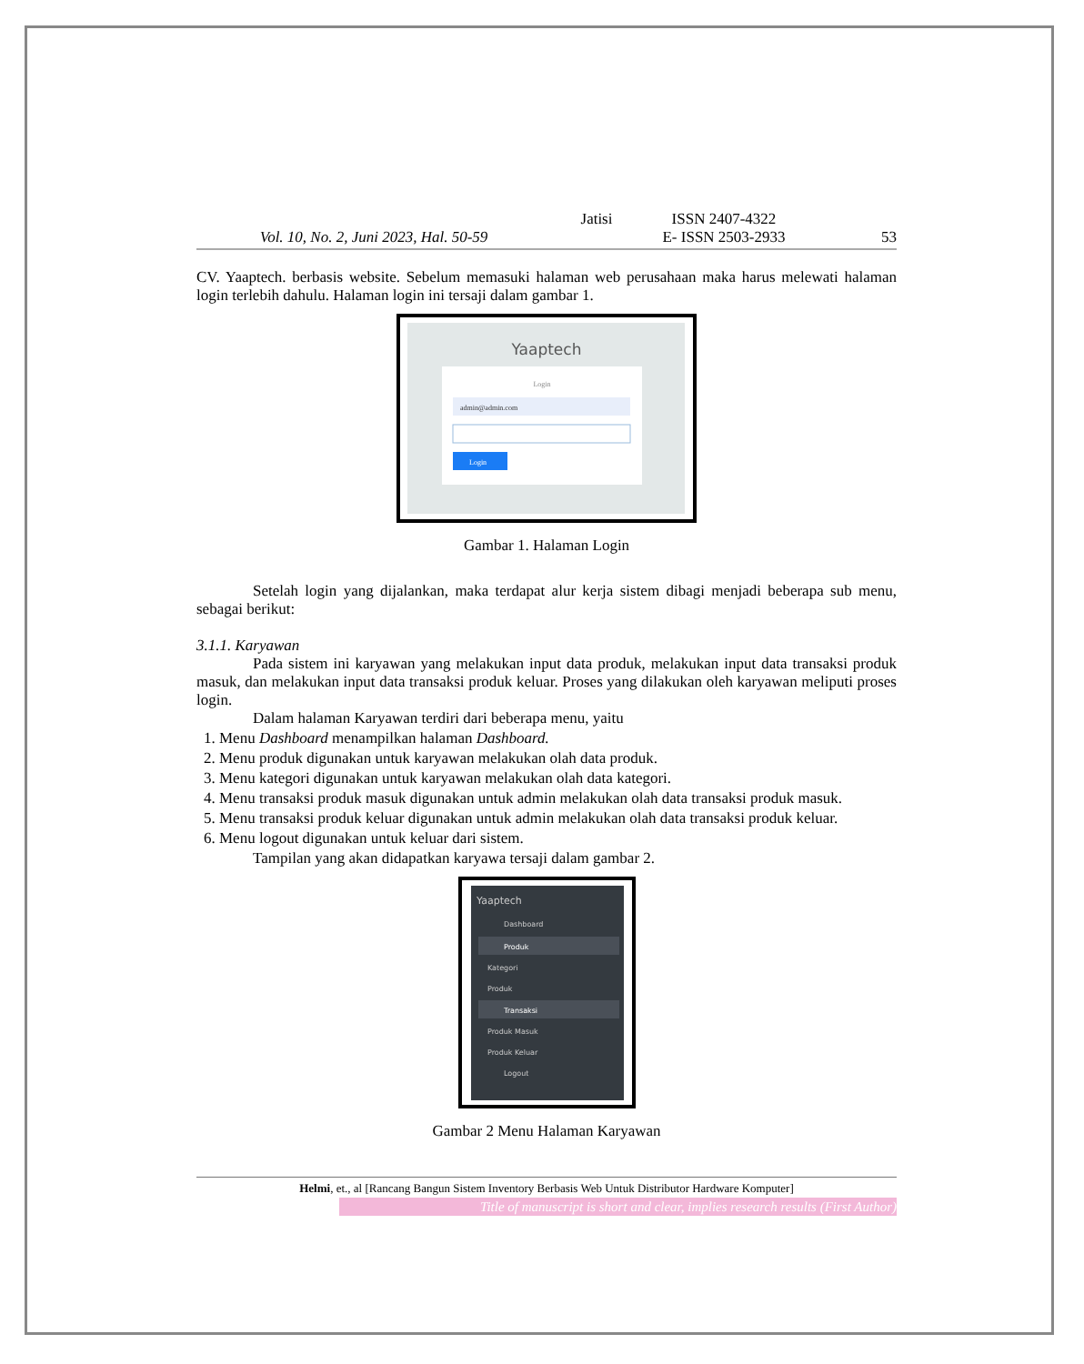Vol. 10, No. 2, Juni 2023, Hal. 50-59 Jatisi
ISSN 2407-4322
E- ISSN 2503-2933
53
CV. Yaaptech. berbasis website. Sebelum memasuki halaman web perusahaan maka harus melewati halaman login terlebih dahulu. Halaman login ini tersaji dalam gambar 1.
Yaaptech
Login
admin@admin.com
Login
Gambar 1. Halaman Login
Setelah login yang dijalankan, maka terdapat alur kerja sistem dibagi menjadi beberapa sub menu, sebagai berikut:
3.1.1. Karyawan
Pada sistem ini karyawan yang melakukan input data produk, melakukan input data transaksi produk masuk, dan melakukan input data transaksi produk keluar. Proses yang dilakukan oleh karyawan meliputi proses login.
Dalam halaman Karyawan terdiri dari beberapa menu, yaitu
1. Menu Dashboard menampilkan halaman Dashboard.
2. Menu produk digunakan untuk karyawan melakukan olah data produk.
3. Menu kategori digunakan untuk karyawan melakukan olah data kategori.
4. Menu transaksi produk masuk digunakan untuk admin melakukan olah data transaksi produk masuk.
5. Menu transaksi produk keluar digunakan untuk admin melakukan olah data transaksi produk keluar.
6. Menu logout digunakan untuk keluar dari sistem.
Tampilan yang akan didapatkan karyawa tersaji dalam gambar 2.
Yaaptech
Dashboard
Produk
Kategori
Produk
Transaksi
Produk Masuk
Produk Keluar
Logout
Gambar 2 Menu Halaman Karyawan
Helmi, et., al [Rancang Bangun Sistem Inventory Berbasis Web Untuk Distributor Hardware Komputer]
Title of manuscript is short and clear, implies research results (First Author)